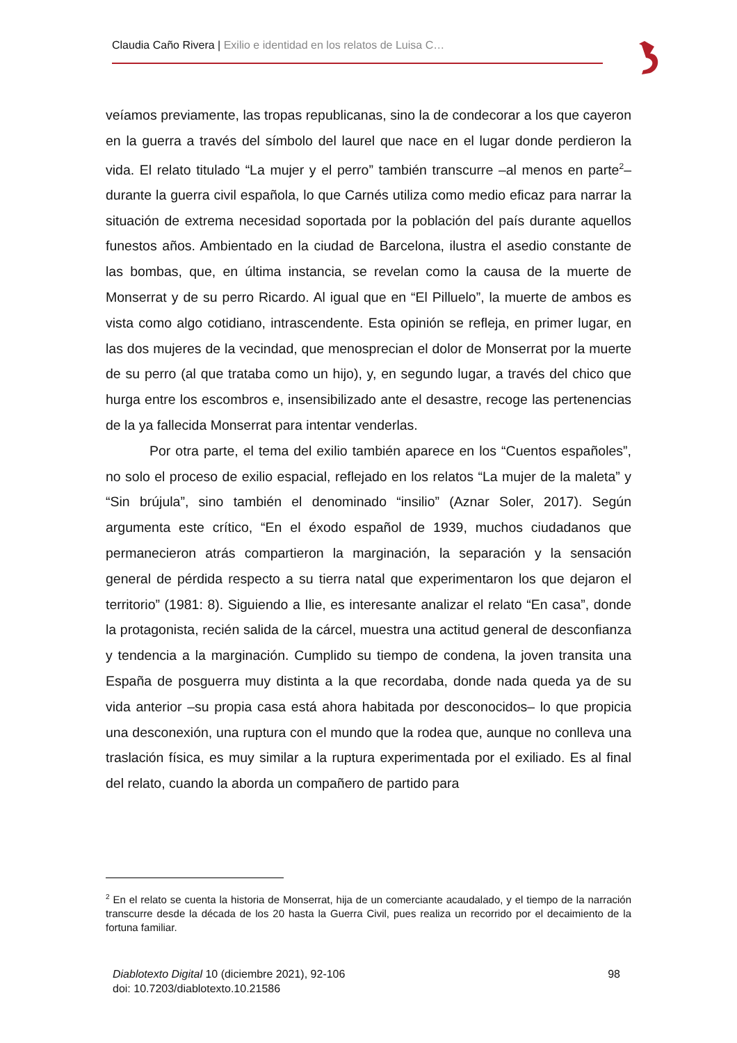Claudia Caño Rivera | Exilio e identidad en los relatos de Luisa C…
veíamos previamente, las tropas republicanas, sino la de condecorar a los que cayeron en la guerra a través del símbolo del laurel que nace en el lugar donde perdieron la vida. El relato titulado “La mujer y el perro” también transcurre –al menos en parte<sup>2</sup>– durante la guerra civil española, lo que Carnés utiliza como medio eficaz para narrar la situación de extrema necesidad soportada por la población del país durante aquellos funestos años. Ambientado en la ciudad de Barcelona, ilustra el asedio constante de las bombas, que, en última instancia, se revelan como la causa de la muerte de Monserrat y de su perro Ricardo. Al igual que en “El Pilluelo”, la muerte de ambos es vista como algo cotidiano, intrascendente. Esta opinión se refleja, en primer lugar, en las dos mujeres de la vecindad, que menosprecian el dolor de Monserrat por la muerte de su perro (al que trataba como un hijo), y, en segundo lugar, a través del chico que hurga entre los escombros e, insensibilizado ante el desastre, recoge las pertenencias de la ya fallecida Monserrat para intentar venderlas.
Por otra parte, el tema del exilio también aparece en los “Cuentos españoles”, no solo el proceso de exilio espacial, reflejado en los relatos “La mujer de la maleta” y “Sin brújula”, sino también el denominado “insilio” (Aznar Soler, 2017). Según argumenta este crítico, “En el éxodo español de 1939, muchos ciudadanos que permanecieron atrás compartieron la marginación, la separación y la sensación general de pérdida respecto a su tierra natal que experimentaron los que dejaron el territorio” (1981: 8). Siguiendo a Ilie, es interesante analizar el relato “En casa”, donde la protagonista, recién salida de la cárcel, muestra una actitud general de desconfianza y tendencia a la marginación. Cumplido su tiempo de condena, la joven transita una España de posguerra muy distinta a la que recordaba, donde nada queda ya de su vida anterior –su propia casa está ahora habitada por desconocidos– lo que propicia una desconexión, una ruptura con el mundo que la rodea que, aunque no conlleva una traslación física, es muy similar a la ruptura experimentada por el exiliado. Es al final del relato, cuando la aborda un compañero de partido para
<sup>2</sup> En el relato se cuenta la historia de Monserrat, hija de un comerciante acaudalado, y el tiempo de la narración transcurre desde la década de los 20 hasta la Guerra Civil, pues realiza un recorrido por el decaimiento de la fortuna familiar.
98 Diablotexto Digital 10 (diciembre 2021), 92-106
doi: 10.7203/diablotexto.10.21586